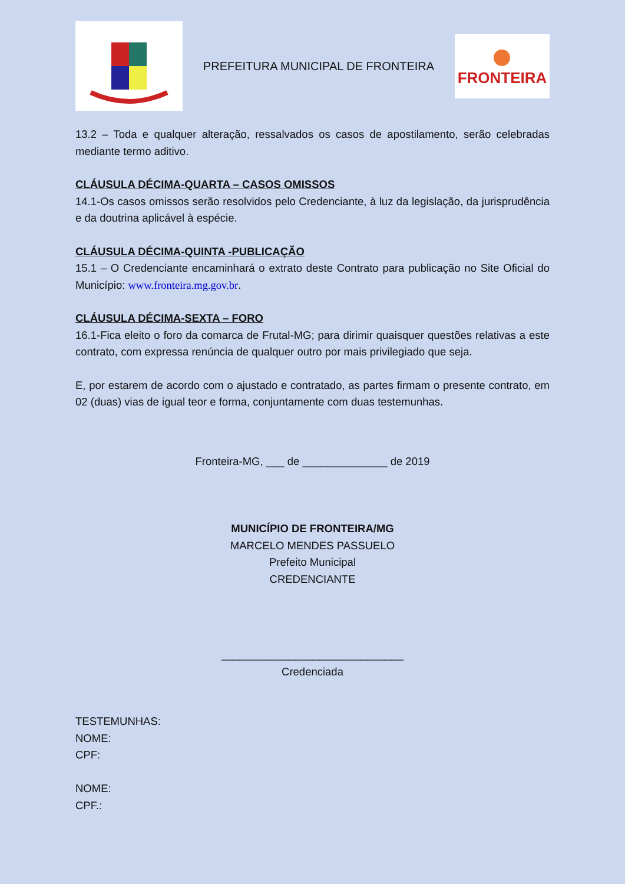PREFEITURA MUNICIPAL DE FRONTEIRA
FRONTEIRA
13.2 – Toda e qualquer alteração, ressalvados os casos de apostilamento, serão celebradas mediante termo aditivo.
CLÁUSULA DÉCIMA-QUARTA – CASOS OMISSOS
14.1-Os casos omissos serão resolvidos pelo Credenciante, à luz da legislação, da jurisprudência e da doutrina aplicável à espécie.
CLÁUSULA DÉCIMA-QUINTA -PUBLICAÇÃO
15.1 – O Credenciante encaminhará o extrato deste Contrato para publicação no Site Oficial do Município: www.fronteira.mg.gov.br.
CLÁUSULA DÉCIMA-SEXTA – FORO
16.1-Fica eleito o foro da comarca de Frutal-MG; para dirimir quaisquer questões relativas a este contrato, com expressa renúncia de qualquer outro por mais privilegiado que seja.
E, por estarem de acordo com o ajustado e contratado, as partes firmam o presente contrato, em 02 (duas) vias de igual teor e forma, conjuntamente com duas testemunhas.
Fronteira-MG, ___ de ______________ de 2019
MUNICÍPIO DE FRONTEIRA/MG
MARCELO MENDES PASSUELO
Prefeito Municipal
CREDENCIANTE
______________________________
Credenciada
TESTEMUNHAS:
NOME:
CPF:
NOME:
CPF.: